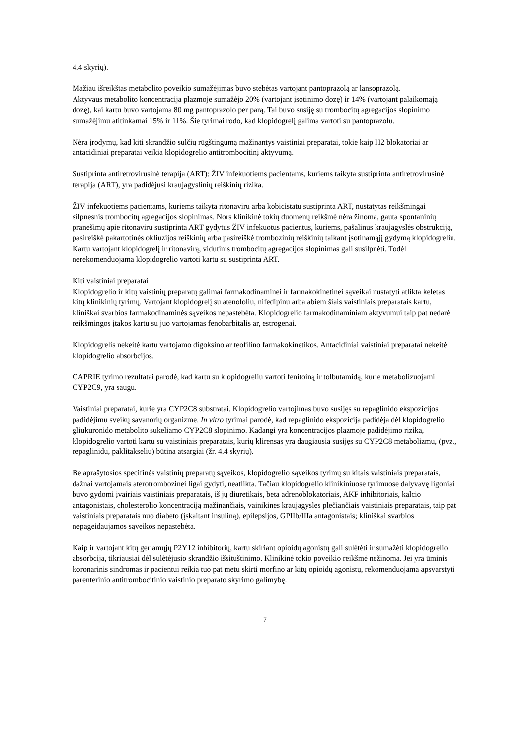4.4 skyrių).
Mažiau išreikštas metabolito poveikio sumažėjimas buvo stebėtas vartojant pantoprazolą ar lansoprazolą.
Aktyvaus metabolito koncentracija plazmoje sumažėjo 20% (vartojant įsotinimo dozę) ir 14% (vartojant palaikomąją dozę), kai kartu buvo vartojama 80 mg pantoprazolo per parą. Tai buvo susiję su trombocitų agregacijos slopinimo sumažėjimu atitinkamai 15% ir 11%. Šie tyrimai rodo, kad klopidogrelį galima vartoti su pantoprazolu.
Nėra įrodymų, kad kiti skrandžio sulčių rūgštingumą mažinantys vaistiniai preparatai, tokie kaip H2 blokatoriai ar antacidiniai preparatai veikia klopidogrelio antitrombocitinį aktyvumą.
Sustiprinta antiretrovirusinė terapija (ART): ŽIV infekuotiems pacientams, kuriems taikyta sustiprinta antiretrovirusinė terapija (ART), yra padidėjusi kraujagyslinių reiškinių rizika.
ŽIV infekuotiems pacientams, kuriems taikyta ritonaviru arba kobicistatu sustiprinta ART, nustatytas reikšmingai silpnesnis trombocitų agregacijos slopinimas. Nors klinikinė tokių duomenų reikšmė nėra žinoma, gauta spontaninių pranešimų apie ritonaviru sustiprinta ART gydytus ŽIV infekuotus pacientus, kuriems, pašalinus kraujagyslės obstrukciją, pasireiškė pakartotinės okliuzijos reiškinių arba pasireiškė trombozinių reiškinių taikant įsotinamąjį gydymą klopidogreliu. Kartu vartojant klopidogrelį ir ritonavirą, vidutinis trombocitų agregacijos slopinimas gali susilpnėti. Todėl nerekomenduojama klopidogrelio vartoti kartu su sustiprinta ART.
Kiti vaistiniai preparatai
Klopidogrelio ir kitų vaistinių preparatų galimai farmakodinaminei ir farmakokinetinei sąveikai nustatyti atlikta keletas kitų klinikinių tyrimų. Vartojant klopidogrelį su atenololiu, nifedipinu arba abiem šiais vaistiniais preparatais kartu, kliniškai svarbios farmakodinaminės sąveikos nepastebėta. Klopidogrelio farmakodinaminiam aktyvumui taip pat nedarė reikšmingos įtakos kartu su juo vartojamas fenobarbitalis ar, estrogenai.
Klopidogrelis nekeitė kartu vartojamo digoksino ar teofilino farmakokinetikos. Antacidiniai vaistiniai preparatai nekeitė klopidogrelio absorbcijos.
CAPRIE tyrimo rezultatai parodė, kad kartu su klopidogreliu vartoti fenitoiną ir tolbutamidą, kurie metabolizuojami CYP2C9, yra saugu.
Vaistiniai preparatai, kurie yra CYP2C8 substratai. Klopidogrelio vartojimas buvo susijęs su repaglinido ekspozicijos padidėjimu sveikų savanorių organizme. In vitro tyrimai parodė, kad repaglinido ekspozicija padidėja dėl klopidogrelio gliukuronido metabolito sukeliamo CYP2C8 slopinimo. Kadangi yra koncentracijos plazmoje padidėjimo rizika, klopidogrelio vartoti kartu su vaistiniais preparatais, kurių klirensas yra daugiausia susijęs su CYP2C8 metabolizmu, (pvz., repaglinidu, paklitakseliu) būtina atsargiai (žr. 4.4 skyrių).
Be aprašytosios specifinės vaistinių preparatų sąveikos, klopidogrelio sąveikos tyrimų su kitais vaistiniais preparatais, dažnai vartojamais aterotrombozinei ligai gydyti, neatlikta. Tačiau klopidogrelio klinikiniuose tyrimuose dalyvavę ligoniai buvo gydomi įvairiais vaistiniais preparatais, iš jų diuretikais, beta adrenoblokatoriais, AKF inhibitoriais, kalcio antagonistais, cholesterolio koncentraciją mažinančiais, vainikines kraujagysles plečiančiais vaistiniais preparatais, taip pat vaistiniais preparatais nuo diabeto (įskaitant insuliną), epilepsijos, GPIIb/IIIa antagonistais; kliniškai svarbios nepageidaujamos sąveikos nepastebėta.
Kaip ir vartojant kitų geriamųjų P2Y12 inhibitorių, kartu skiriant opioidų agonistų gali sulėtėti ir sumažėti klopidogrelio absorbcija, tikriausiai dėl sulėtėjusio skrandžio išsituštinimo. Klinikinė tokio poveikio reikšmė nežinoma. Jei yra ūminis koronarinis sindromas ir pacientui reikia tuo pat metu skirti morfino ar kitų opioidų agonistų, rekomenduojama apsvarstyti parenterinio antitrombocitinio vaistinio preparato skyrimo galimybę.
7